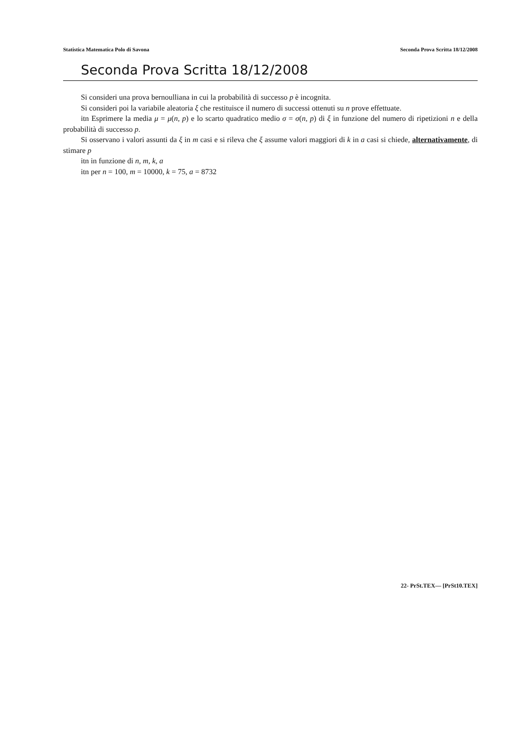Statistica Matematica Polo di Savona Seconda Prova Scritta 18/12/2008
Seconda Prova Scritta 18/12/2008
Si consideri una prova bernoulliana in cui la probabilità di successo p è incognita.
Si consideri poi la variabile aleatoria ξ che restituisce il numero di successi ottenuti su n prove effettuate.
itn Esprimere la media μ = μ(n, p) e lo scarto quadratico medio σ = σ(n, p) di ξ in funzione del numero di ripetizioni n e della probabilità di successo p.
Si osservano i valori assunti da ξ in m casi e si rileva che ξ assume valori maggiori di k in a casi si chiede, alternativamente, di stimare p
itn in funzione di n, m, k, a
itn per n = 100, m = 10000, k = 75, a = 8732
22- PrSt.TEX— [PrSt10.TEX]